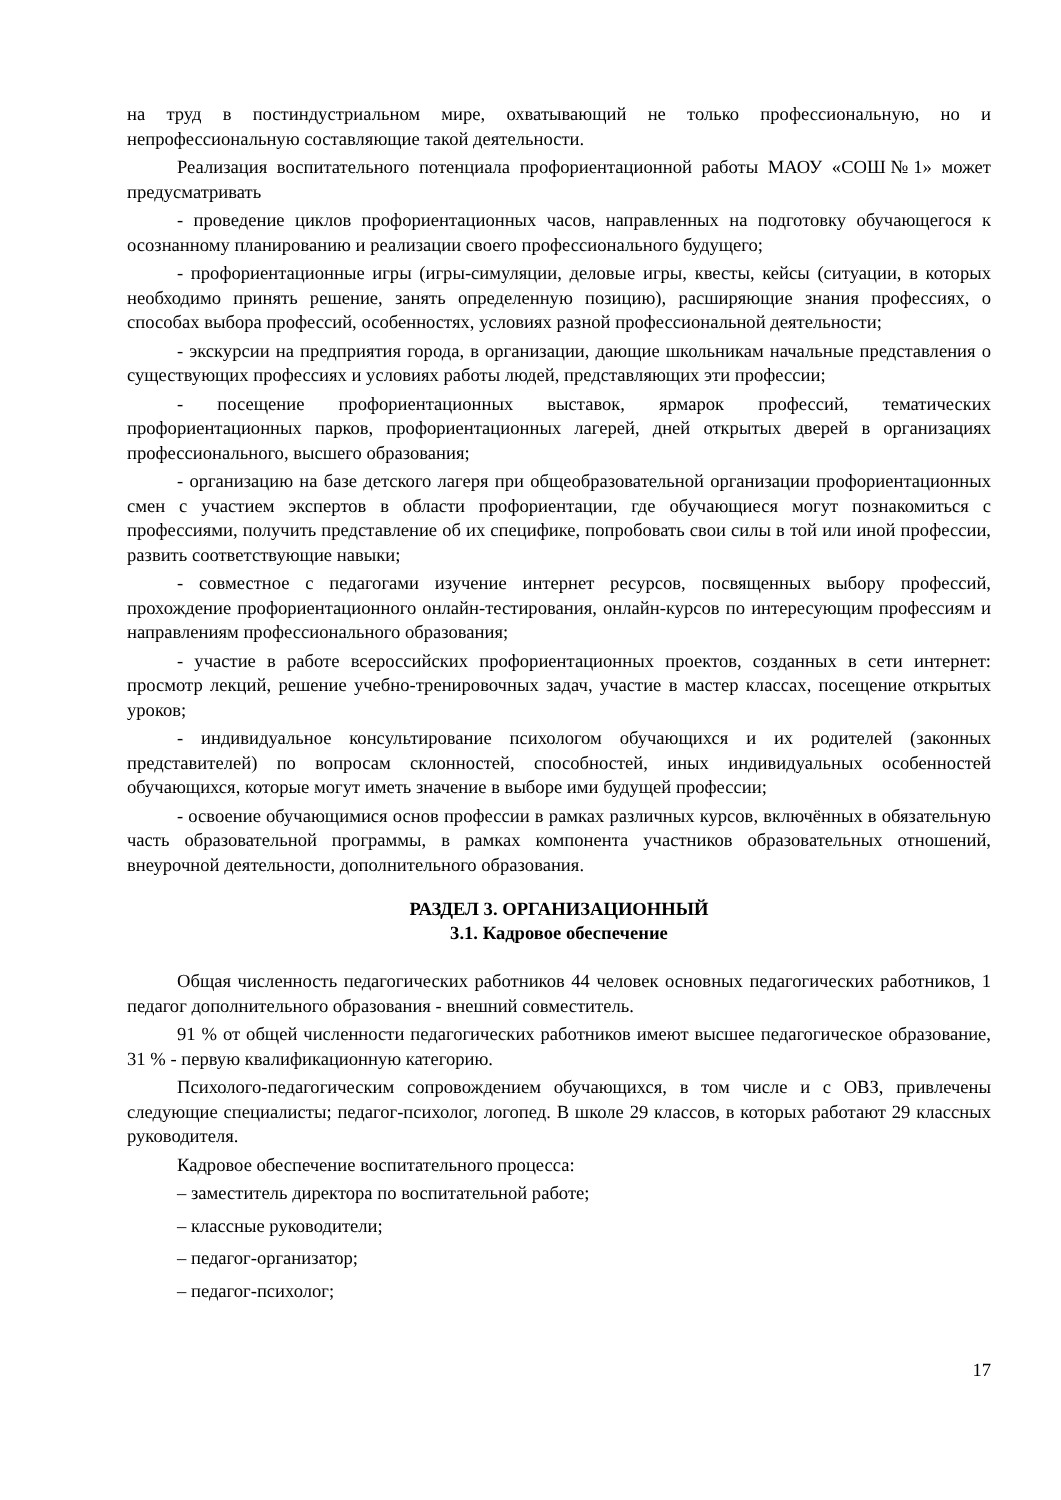на труд в постиндустриальном мире, охватывающий не только профессиональную, но и непрофессиональную составляющие такой деятельности.
Реализация воспитательного потенциала профориентационной работы МАОУ «СОШ№1» может предусматривать
- проведение циклов профориентационных часов, направленных на подготовку обучающегося к осознанному планированию и реализации своего профессионального будущего;
- профориентационные игры (игры-симуляции, деловые игры, квесты, кейсы (ситуации, в которых необходимо принять решение, занять определенную позицию), расширяющие знания профессиях, о способах выбора профессий, особенностях, условиях разной профессиональной деятельности;
- экскурсии на предприятия города, в организации, дающие школьникам начальные представления о существующих профессиях и условиях работы людей, представляющих эти профессии;
- посещение профориентационных выставок, ярмарок профессий, тематических профориентационных парков, профориентационных лагерей, дней открытых дверей в организациях профессионального, высшего образования;
- организацию на базе детского лагеря при общеобразовательной организации профориентационных смен с участием экспертов в области профориентации, где обучающиеся могут познакомиться с профессиями, получить представление об их специфике, попробовать свои силы в той или иной профессии, развить соответствующие навыки;
- совместное с педагогами изучение интернет ресурсов, посвященных выбору профессий, прохождение профориентационного онлайн-тестирования, онлайн-курсов по интересующим профессиям и направлениям профессионального образования;
- участие в работе всероссийских профориентационных проектов, созданных в сети интернет: просмотр лекций, решение учебно-тренировочных задач, участие в мастер классах, посещение открытых уроков;
- индивидуальное консультирование психологом обучающихся и их родителей (законных представителей) по вопросам склонностей, способностей, иных индивидуальных особенностей обучающихся, которые могут иметь значение в выборе ими будущей профессии;
- освоение обучающимися основ профессии в рамках различных курсов, включённых в обязательную часть образовательной программы, в рамках компонента участников образовательных отношений, внеурочной деятельности, дополнительного образования.
РАЗДЕЛ 3. ОРГАНИЗАЦИОННЫЙ
3.1. Кадровое обеспечение
Общая численность педагогических работников 44 человек основных педагогических работников, 1 педагог дополнительного образования - внешний совместитель.
91 % от общей численности педагогических работников имеют высшее педагогическое образование, 31 % - первую квалификационную категорию.
Психолого-педагогическим сопровождением обучающихся, в том числе и с ОВЗ, привлечены следующие специалисты; педагог-психолог, логопед. В школе 29 классов, в которых работают 29 классных руководителя.
Кадровое обеспечение воспитательного процесса:
– заместитель директора по воспитательной работе;
– классные руководители;
– педагог-организатор;
– педагог-психолог;
17